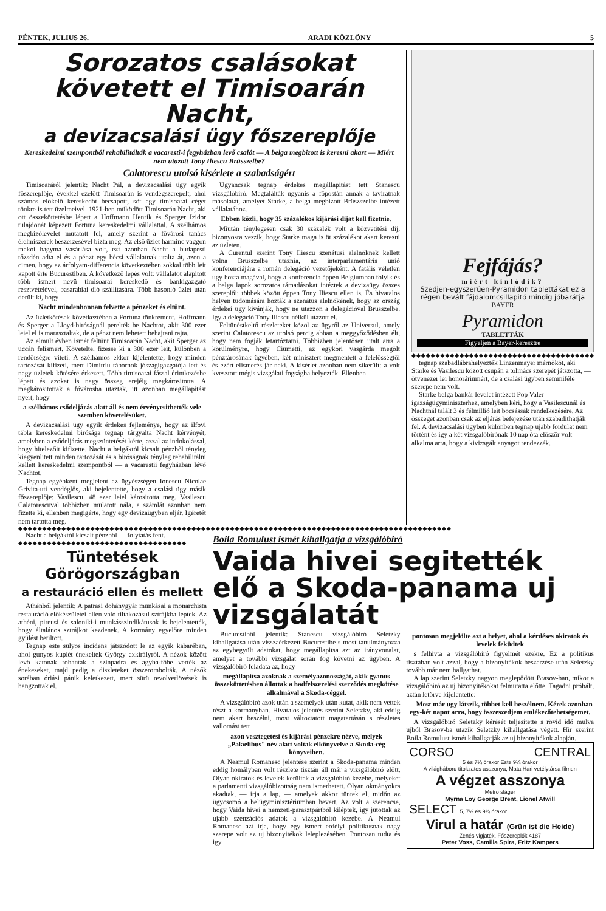PÉNTEK, JULIUS 26. ARADI KÖZLÖNY 5
Sorozatos csalásokat követett el Timisoarán Nacht,
a devizacsalási ügy főszereplője
Kereskedelmi szempontból rehabilitálták a vacaresti-i fegyházban levő csalót — A belga megbizott is keresni akart — Miért nem utazott Tony Iliescu Brüsszelbe?
Calatorescu utolsó kisérlete a szabadságért
Timisoaráról jelentik: Nacht Pál, a devizacsalási ügy egyik főszereplője, évekkel ezelőtt Timisoarán is vendégszerepelt, ahol számos előkelő kereskedőt becsapott, sőt egy timisoarai céget tönkre is tett üzelmeivel. 1921-ben müködött Timisoarán Nacht, aki ott összeköttetésbe lépett a Hoffmann Henrik és Sperger Izidor tulajdonát képezett Fortuna kereskedelmi vállalattal. A szélhámos megbizólevelet mutatott fel, amely szerint a fővárosi tanács élelmiszerek beszerzésével bizta meg. Az első üzlet harminc vaggon makói hagyma vásárlása volt, ezt azonban Nacht a budapesti tőzsdén adta el és a pénzt egy bécsi vállalatnak utalta át, azon a cimen, hogy az árfolyam-differencia következtében sokkal több leit kapott érte Bucurestiben. A következő lépés volt: vállalatot alapitott több ismert nevü timisoarai kereskedő és bankigazgató résztvételével, basarabiai dió szállitására. Több hasonló üzlet után derült ki, hogy
Nacht mindenhonnan felvette a pénzeket és eltünt.
Az üzletkötések következtében a Fortuna tönkrement. Hoffmann és Sperger a Lloyd-biróságnál perelték be Nachtot, akit 300 ezer leiel el is marasztaltak, de a pénzt nem lehetett behajtani rajta.
Az elmult évben ismét feltünt Timisoarán Nacht, akit Sperger az uccán felismert. Követelte, fizesse ki a 300 ezer leit, különben a rendőrségre viteti. A szélhámos ekkor kijelentette, hogy minden tartozását kifizeti, mert Dimitriu tábornok jószágigazgatója lett és nagy üzletek kötésére érkezett. Több timisoarai fással érintkezésbe lépett és azokat is nagy összeg erejéig megkárositotta. A megkárositottak a fővárosba utaztak, itt azonban megállapitást nyert, hogy
a szélhámos csődeljárás alatt áll és nem érvényesithették vele szemben követelésüket.
A devizacsalási ügy egyik érdekes fejleménye, hogy az ilfovi tábla kereskedelmi birósága tegnap tárgyalta Nacht kérvényét, amelyben a csődeljárás megszüntetését kérte, azzal az indokolással, hogy hitelezőit kifizette. Nacht a belgáktól kicsalt pénzből tényleg kiegyenlitett minden tartozását és a biróságnak tényleg rehabilitálni kellett kereskedelmi szempontból — a vacarestii fegyházban lévő Nachtot.
Tegnap egyébként megjelent az ügyészségen Ionescu Nicolae Grivita-uti vendéglős, aki bejelentette, hogy a csalási ügy másik főszereplője: Vasilescu, 48 ezer leiel kárositotta meg. Vasilescu Calatorescuval többizben mulatott nála, a számlát azonban nem fizette ki, ellenben megigérte, hogy egy devizaügyben eljár. Igéretét nem tartotta meg.
Ugyancsak tegnap érdekes megállapitást tett Stanescu vizsgálóbiró. Megtalálták ugyanis a főpostán annak a táviratnak másolatát, amelyet Starke, a belga megbizott Brüszszelbe intézett vállalatához.
Ebben közli, hogy 35 százalékos kijárási dijat kell fizetnie.
Miután ténylegesen csak 30 százalék volt a közvetitési dij, bizonyosra veszik, hogy Starke maga is öt százalékot akart keresni az üzleten.
A Curentul szerint Tony Iliescu szenátusi alelnöknek kellett volna Brüsszelbe utaznia, az interparlamentáris unió konferenciájára a román delegáció vezetőjeként. A fatális véletlen ugy hozta magával, hogy a konferencia éppen Belgiumban folyik és a belga lapok sorozatos támadásokat intéztek a devizaügy összes szereplői: többek között éppen Tony Iliescu ellen is. És hivatalos helyen tudomására hozták a szenátus alelnökének, hogy az ország érdekei ugy kivánják, hogy ne utazzon a delegációval Brüsszelbe. Igy a delegáció Tony Iliescu nélkül utazott el.
Feltünéstkeltő részleteket közöl az ügyről az Universul, amely szerint Calatorescu az utolsó percig abban a meggyőződésben élt, hogy nem fogják letartóztatni. Többizben jelentősen utalt arra a körülményre, hogy Ciumetti, az egykori vasgárda megölt pénztárosának ügyében, két minisztert megmentett a felelősségtől és ezért elismerés jár neki. A kisérlet azonban nem sikerült: a volt kvesztort mégis vizsgálati fogságba helyezték. Ellenben
Fejfájás?
miért kinlódik?
Szedjen-egyszerüen-Pyramidon tablettákat ez a régen bevált fájdalomcsillapitó mindig jóbarátja
BAYER
Pyramidon
TABLETTÁK
Figyeljen a Bayer-keresztre
◆◆◆◆◆◆◆◆◆◆◆◆◆◆◆◆◆◆◆◆◆◆◆◆◆◆◆◆◆◆◆◆◆◆◆◆◆◆◆◆◆
tegnap szabadlábrahelyezték Linzenmayer mérnököt, aki Starke és Vasilescu között csupán a tolmács szerepét játszotta, — ötvenezer lei honoráriumért, de a csalási ügyben semmiféle szerepe nem volt.
Starke belga bankár levelet intézett Pop Valer igazságügyminiszterhez, amelyben kéri, hogy a Vasilescunál és Nachtnál talált 3 és félmillió leit bocsássák rendelkezésére. Az összeget azonban csak az eljárás befejezése után szabadithatják fel. A devizacsalási ügyben különben tegnap ujabb fordulat nem történt és igy a két vizsgálóbirónak 10 nap óta először volt alkalma arra, hogy a kivizsgált anyagot rendezzék.
◆◆◆◆◆◆◆◆◆◆◆◆◆◆◆◆◆◆◆◆◆◆◆◆◆◆◆◆◆◆◆◆◆◆◆◆◆◆◆◆◆◆◆◆◆◆◆◆◆◆◆◆◆◆◆◆◆◆◆◆◆◆◆◆◆◆◆◆◆◆◆◆◆◆◆◆◆◆◆◆◆◆◆◆◆◆◆◆◆◆
Nacht a belgáktól kicsalt pénzből — folytatás fent.
◆◆◆◆◆◆◆◆◆◆◆◆◆◆◆◆◆◆◆◆◆◆◆◆◆◆◆◆◆◆◆◆◆◆◆
Tüntetések Görögországban
a restauráció ellen és mellett
Athénből jelentik: A patrasi dohánygyár munkásai a monarchista restauráció előkészületei ellen való tiltakozásul sztrájkba léptek. Az athéni, pireusi és saloniki-i munkásszindikátusok is bejelentették, hogy általános sztrájkot kezdenek. A kormány egyelőre minden gyülést betiltott.
Tegnap este sulyos incidens játszódott le az egyik kabaréban, ahol gunyos kuplét énekeltek György exkirályról. A nézők között levő katonák rohantak a szinpadra és agyba-főbe verték az énekeseket, majd pedig a diszleteket összerombolták. A nézők sorában óriási pánik keletkezett, mert sürü revolverlövések is hangzottak el.
Boila Romulust ismét kihallgatja a vizsgálóbiró
Vaida hivei segitették elő a Skoda-panama uj vizsgálatát
Bucurestiből jelentik: Stanescu vizsgálóbiró Seletzky kihallgatása után visszaérkezett Bucurestibe s most tanulmányozza az egybegyült adatokat, hogy megállapitsa azt az irányvonalat, amelyet a további vizsgálat során fog követni az ügyben. A vizsgálóbiró feladata az, hogy
megállapitsa azoknak a személyazonosságát, akik gyanus összeköttetésben állottak a hadfelszerelési szerződés megkötése alkalmával a Skoda-céggel.
A vizsgálóbiró azok után a személyek után kutat, akik nem vettek részt a kormányban. Hivatalos jelentés szerint Seletzky, aki eddig nem akart beszélni, most változtatott magatartásán s részletes vallomást tett
azon vesztegetési és kijárási pénzekre nézve, melyek „Palaelibus" név alatt voltak elkönyvelve a Skoda-cég könyveiben.
A Neamul Romanesc jelentése szerint a Skoda-panama minden eddig homályban volt részlete tisztán áll már a vizsgálóbiró előtt. Olyan okiratok és levelek kerültek a vizsgálóbiró kezébe, melyeket a parlamenti vizsgálóbizottság nem ismerhetett. Olyan okmányokra akadtak, — irja a lap, — amelyek akkor tüntek el, midőn az ügycsomó a belügyminisztériumban hevert. Az volt a szerencse, hogy Vaida hivei a nemzeti-parasztpártból kiléptek, igy jutottak az ujabb szenzációs adatok a vizsgálóbiró kezébe. A Neamul Romanesc azt irja, hogy egy ismert erdélyi politikusnak nagy szerepe volt az uj bizonyitékok leleplezésében. Pontosan tudta és igy
pontosan megjelölte azt a helyet, ahol a kérdéses okiratok és levelek feküdtek
s felhivta a vizsgálóbiró figyelmét ezekre. Ez a politikus tisztában volt azzal, hogy a bizonyitékok beszerzése után Seletzky tovább már nem hallgathat.
A lap szerint Seletzky nagyon meglepődött Brasov-ban, mikor a vizsgálóbiró az uj bizonyitékokat felmutatta előtte. Tagadni próbált, aztán letörve kijelentette:
— Most már ugy látszik, többet kell beszélnem. Kérek azonban egy-két napot arra, hogy összeszedjem emlékezőtehetségemet.
A vizsgálóbiró Seletzky kérését teljesitette s rövid idő mulva ujból Brasov-ba utazik Seletzky kihallgatása végett. Hir szerint Boila Romulust ismét kihallgatják az uj bizonyitékok alapján.
CORSO CENTRAL
5 és 7¼ órakor Este 9¼ órakor
A világháboru titokzatos asszonya, Mata Hari vetélytársa filmen
A végzet asszonya
Metro sláger
Myrna Loy George Brent, Lionel Atwill
SELECT 5, 7¼ és 9¼ órakor
Virul a határ (Grün ist die Heide)
Zenés vigjáték. Főszereplők 4187
Peter Voss, Camilla Spira, Fritz Kampers